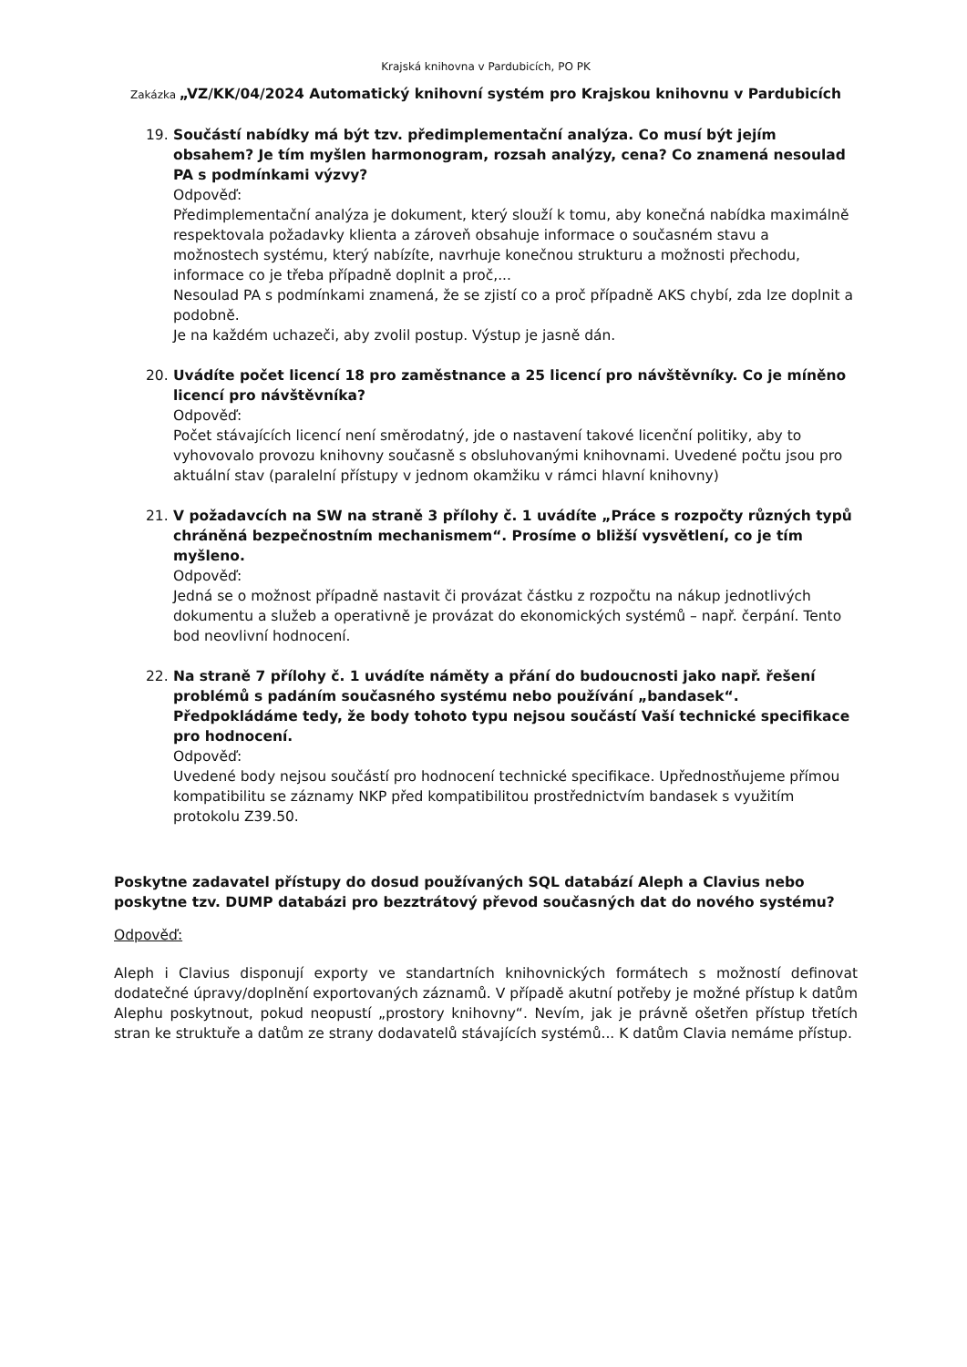Krajská knihovna v Pardubicích, PO PK
Zakázka „VZ/KK/04/2024 Automatický knihovní systém pro Krajskou knihovnu v Pardubicích
19. Součástí nabídky má být tzv. předimplementační analýza. Co musí být jejím obsahem? Je tím myšlen harmonogram, rozsah analýzy, cena? Co znamená nesoulad PA s podmínkami výzvy?
Odpověď:
Předimplementační analýza je dokument, který slouží k tomu, aby konečná nabídka maximálně respektovala požadavky klienta a zároveň obsahuje informace o současném stavu a možnostech systému, který nabízíte, navrhuje konečnou strukturu a možnosti přechodu, informace co je třeba případně doplnit a proč,...
Nesoulad PA s podmínkami znamená, že se zjistí co a proč případně AKS chybí, zda lze doplnit a podobně.
Je na každém uchazeči, aby zvolil postup. Výstup je jasně dán.
20. Uvádíte počet licencí 18 pro zaměstnance a 25 licencí pro návštěvníky. Co je míněno licencí pro návštěvníka?
Odpověď:
Počet stávajících licencí není směrodatný, jde o nastavení takové licenční politiky, aby to vyhovovalo provozu knihovny současně s obsluhovanými knihovnami. Uvedené počtu jsou pro aktuální stav (paralelní přístupy v jednom okamžiku v rámci hlavní knihovny)
21. V požadavcích na SW na straně 3 přílohy č. 1 uvádíte „Práce s rozpočty různých typů chráněná bezpečnostním mechanismem“. Prosíme o bližší vysvětlení, co je tím myšleno.
Odpověď:
Jedná se o možnost případně nastavit či provázat částku z rozpočtu na nákup jednotlivých dokumentu a služeb a operativně je provázat do ekonomických systémů – např. čerpání. Tento bod neovlivní hodnocení.
22. Na straně 7 přílohy č. 1 uvádíte náměty a přání do budoucnosti jako např. řešení problémů s padáním současného systému nebo používání „bandasek“. Předpokládáme tedy, že body tohoto typu nejsou součástí Vaší technické specifikace pro hodnocení.
Odpověď:
Uvedené body nejsou součástí pro hodnocení technické specifikace. Upřednostňujeme přímou kompatibilitu se záznamy NKP před kompatibilitou prostřednictvím bandasek s využitím protokolu Z39.50.
Poskytne zadavatel přístupy do dosud používaných SQL databází Aleph a Clavius nebo poskytne tzv. DUMP databázi pro bezztrátový převod současných dat do nového systému?
Odpověď:
Aleph i Clavius disponují exporty ve standartních knihovnických formátech s možností definovat dodatečné úpravy/doplnění exportovaných záznamů. V případě akutní potřeby je možné přístup k datům Alephu poskytnout, pokud neopustí „prostory knihovny“. Nevím, jak je právně ošetřen přístup třetích stran ke struktuře a datům ze strany dodavatelů stávajících systémů... K datům Clavia nemáme přístup.